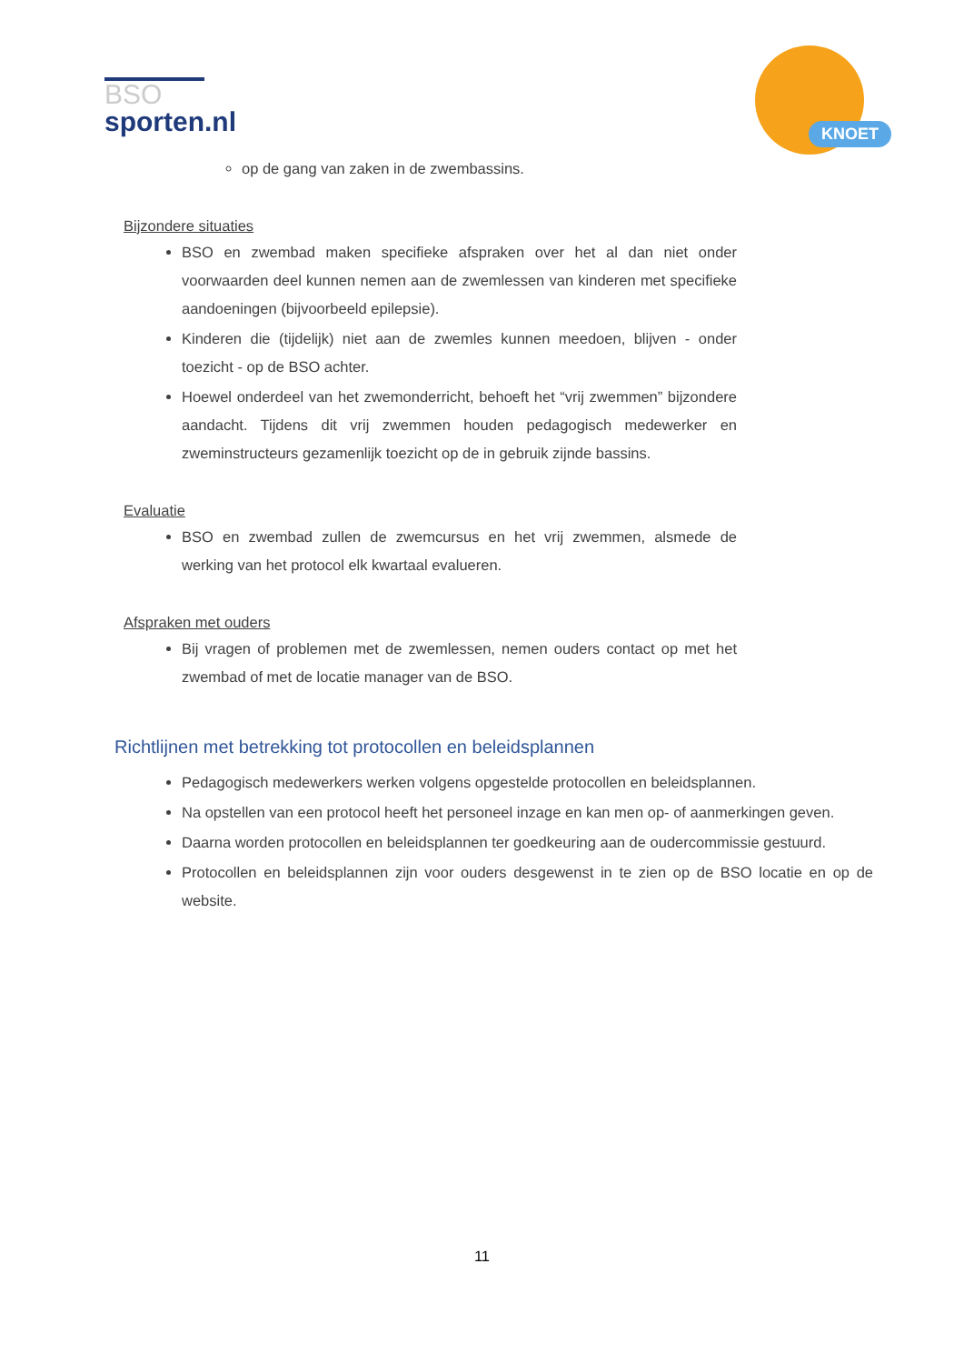BSO
sporten.nl
KNOET
op de gang van zaken in de zwembassins.
Bijzondere situaties
BSO en zwembad maken specifieke afspraken over het al dan niet onder voorwaarden deel kunnen nemen aan de zwemlessen van kinderen met specifieke aandoeningen (bijvoorbeeld epilepsie).
Kinderen die (tijdelijk) niet aan de zwemles kunnen meedoen, blijven - onder toezicht - op de BSO achter.
Hoewel onderdeel van het zwemonderricht, behoeft het “vrij zwemmen” bijzondere aandacht. Tijdens dit vrij zwemmen houden pedagogisch medewerker en zweminstructeurs gezamenlijk toezicht op de in gebruik zijnde bassins.
Evaluatie
BSO en zwembad zullen de zwemcursus en het vrij zwemmen, alsmede de werking van het protocol elk kwartaal evalueren.
Afspraken met ouders
Bij vragen of problemen met de zwemlessen, nemen ouders contact op met het zwembad of met de locatie manager van de BSO.
Richtlijnen met betrekking tot protocollen en beleidsplannen
Pedagogisch medewerkers werken volgens opgestelde protocollen en beleidsplannen.
Na opstellen van een protocol heeft het personeel inzage en kan men op- of aanmerkingen geven.
Daarna worden protocollen en beleidsplannen ter goedkeuring aan de oudercommissie gestuurd.
Protocollen en beleidsplannen zijn voor ouders desgewenst in te zien op de BSO locatie en op de website.
11